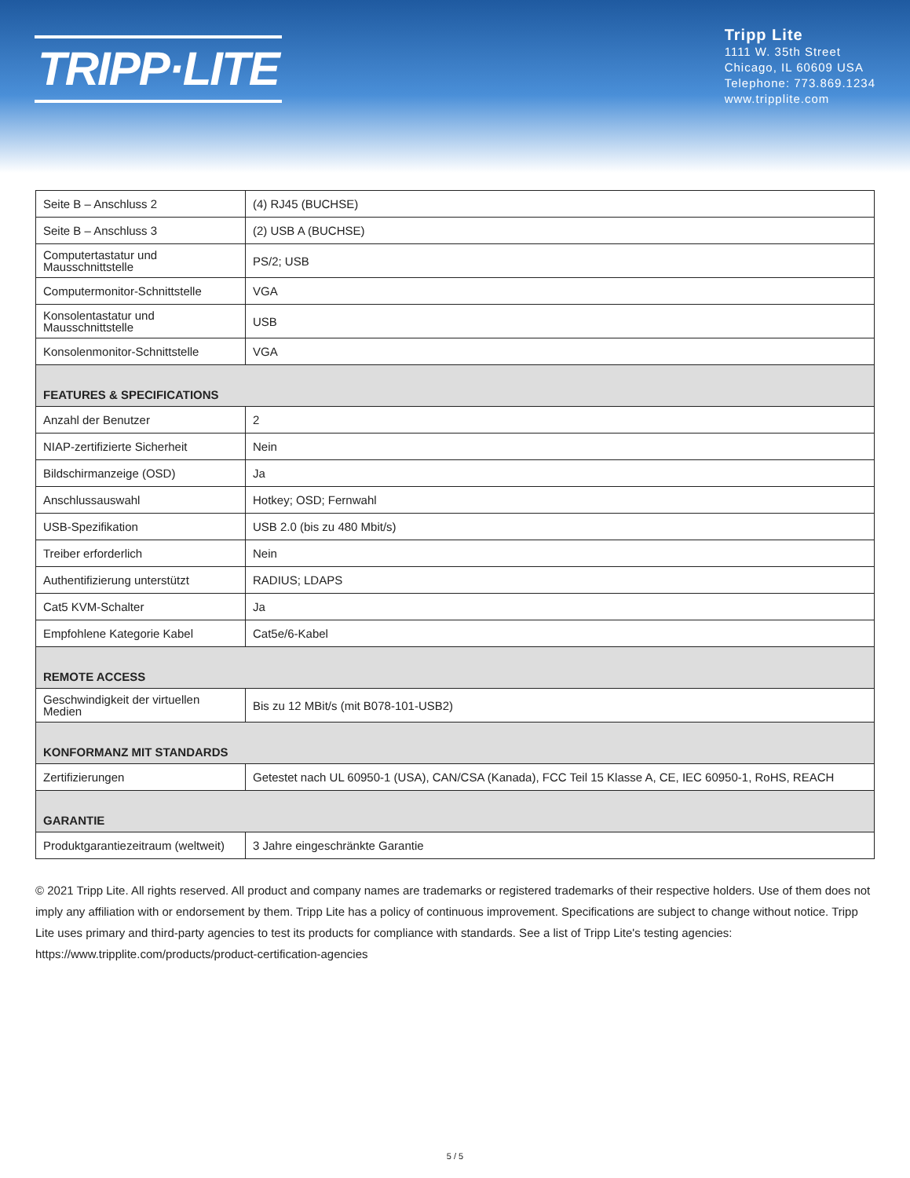TRIPP·LITE
Tripp Lite
1111 W. 35th Street
Chicago, IL 60609 USA
Telephone: 773.869.1234
www.tripplite.com
| Seite B – Anschluss 2 | (4) RJ45 (BUCHSE) |
| Seite B – Anschluss 3 | (2) USB A (BUCHSE) |
| Computertastatur und Mausschnittstelle | PS/2; USB |
| Computermonitor-Schnittstelle | VGA |
| Konsolentastatur und Mausschnittstelle | USB |
| Konsolenmonitor-Schnittstelle | VGA |
| FEATURES & SPECIFICATIONS | |
| Anzahl der Benutzer | 2 |
| NIAP-zertifizierte Sicherheit | Nein |
| Bildschirmanzeige (OSD) | Ja |
| Anschlussauswahl | Hotkey; OSD; Fernwahl |
| USB-Spezifikation | USB 2.0 (bis zu 480 Mbit/s) |
| Treiber erforderlich | Nein |
| Authentifizierung unterstützt | RADIUS; LDAPS |
| Cat5 KVM-Schalter | Ja |
| Empfohlene Kategorie Kabel | Cat5e/6-Kabel |
| REMOTE ACCESS | |
| Geschwindigkeit der virtuellen Medien | Bis zu 12 MBit/s (mit B078-101-USB2) |
| KONFORMANZ MIT STANDARDS | |
| Zertifizierungen | Getestet nach UL 60950-1 (USA), CAN/CSA (Kanada), FCC Teil 15 Klasse A, CE, IEC 60950-1, RoHS, REACH |
| GARANTIE | |
| Produktgarantiezeitraum (weltweit) | 3 Jahre eingeschränkte Garantie |
© 2021 Tripp Lite. All rights reserved. All product and company names are trademarks or registered trademarks of their respective holders. Use of them does not imply any affiliation with or endorsement by them. Tripp Lite has a policy of continuous improvement. Specifications are subject to change without notice. Tripp Lite uses primary and third-party agencies to test its products for compliance with standards. See a list of Tripp Lite's testing agencies: https://www.tripplite.com/products/product-certification-agencies
5 / 5